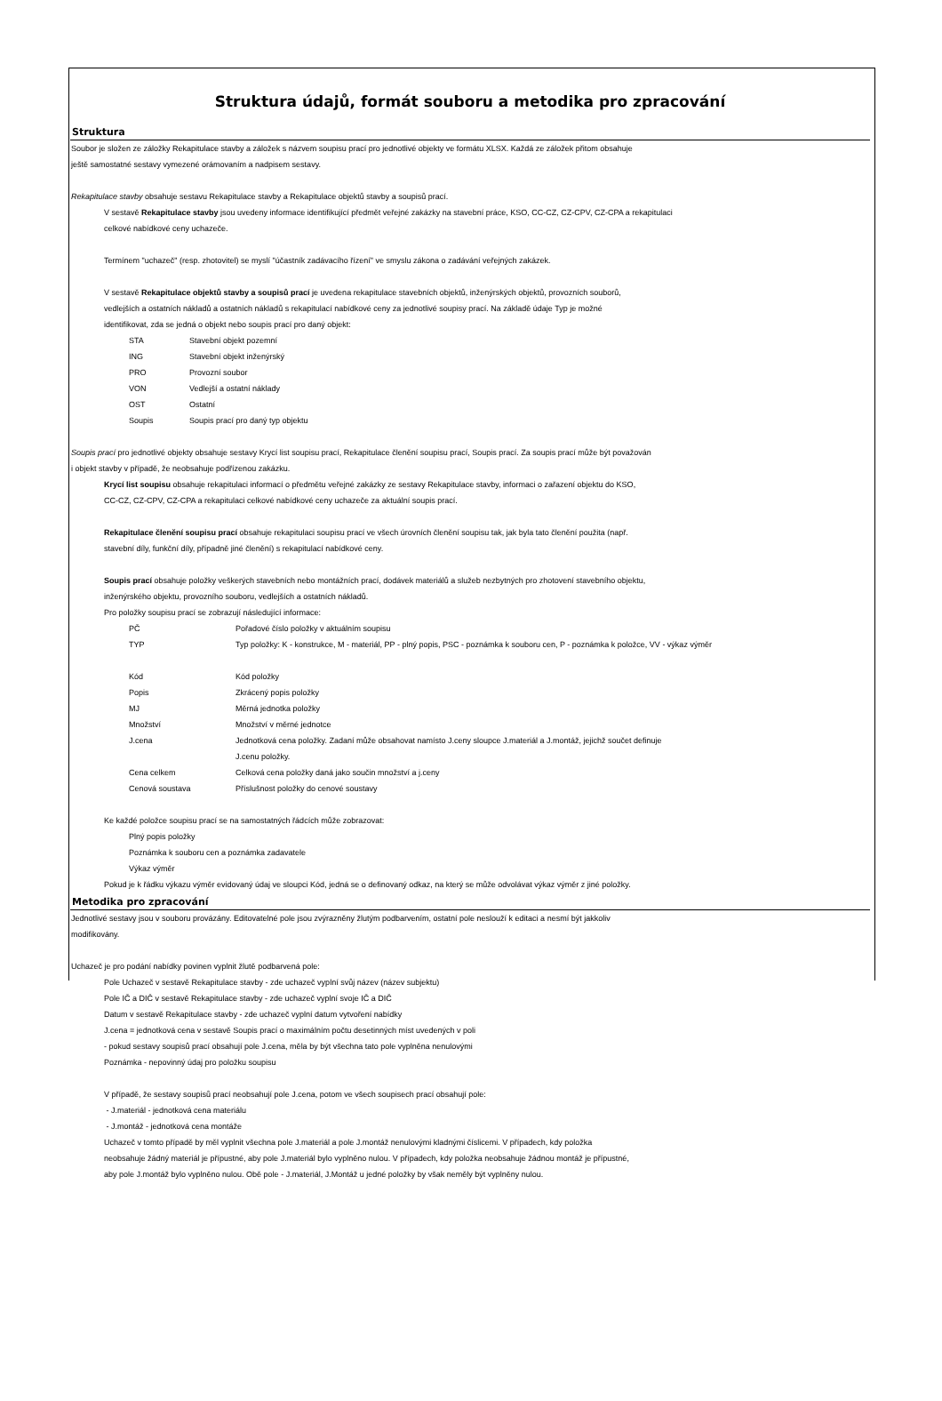Struktura údajů, formát souboru a metodika pro zpracování
Struktura
Soubor je složen ze záložky Rekapitulace stavby a záložek s názvem soupisu prací pro jednotlivé objekty ve formátu XLSX. Každá ze záložek přitom obsahuje
ještě samostatné sestavy vymezené orámovaním a nadpisem sestavy.
Rekapitulace stavby obsahuje sestavu Rekapitulace stavby a Rekapitulace objektů stavby a soupisů prací.
V sestavě Rekapitulace stavby jsou uvedeny informace identifikující předmět veřejné zakázky na stavební práce, KSO, CC-CZ, CZ-CPV, CZ-CPA a rekapitulaci
celkové nabídkové ceny uchazeče.
Termínem "uchazeč" (resp. zhotovitel) se myslí "účastník zadávacího řízení" ve smyslu zákona o zadávání veřejných zakázek.
V sestavě Rekapitulace objektů stavby a soupisů prací je uvedena rekapitulace stavebních objektů, inženýrských objektů, provozních souborů,
vedlejších a ostatních nákladů a ostatních nákladů s rekapitulací nabídkové ceny za jednotlivé soupisy prací. Na základě údaje Typ je možné
identifikovat, zda se jedná o objekt nebo soupis prací pro daný objekt:
| STA | Stavební objekt pozemní |
| ING | Stavební objekt inženýrský |
| PRO | Provozní soubor |
| VON | Vedlejší a ostatní náklady |
| OST | Ostatní |
| Soupis | Soupis prací pro daný typ objektu |
Soupis prací pro jednotlivé objekty obsahuje sestavy Krycí list soupisu prací, Rekapitulace členění soupisu prací, Soupis prací. Za soupis prací může být považován
i objekt stavby v případě, že neobsahuje podřízenou zakázku.
Krycí list soupisu obsahuje rekapitulaci informací o předmětu veřejné zakázky ze sestavy Rekapitulace stavby, informaci o zařazení objektu do KSO,
CC-CZ, CZ-CPV, CZ-CPA a rekapitulaci celkové nabídkové ceny uchazeče za aktuální soupis prací.
Rekapitulace členění soupisu prací obsahuje rekapitulaci soupisu prací ve všech úrovních členění soupisu tak, jak byla tato členění použita (např.
stavební díly, funkční díly, případně jiné členění) s rekapitulací nabídkové ceny.
Soupis prací obsahuje položky veškerých stavebních nebo montážních prací, dodávek materiálů a služeb nezbytných pro zhotovení stavebního objektu,
inženýrského objektu, provozního souboru, vedlejších a ostatních nákladů.
Pro položky soupisu prací se zobrazují následující informace:
| PČ | Pořadové číslo položky v aktuálním soupisu |
| TYP | Typ položky: K - konstrukce, M - materiál, PP - plný popis, PSC - poznámka k souboru cen, P - poznámka k položce, VV - výkaz výměr |
| Kód | Kód položky |
| Popis | Zkrácený popis položky |
| MJ | Měrná jednotka položky |
| Množství | Množství v měrné jednotce |
| J.cena | Jednotková cena položky. Zadaní může obsahovat namísto J.ceny sloupce J.materiál a J.montáž, jejichž součet definuje J.cenu položky. |
| Cena celkem | Celková cena položky daná jako součin množství a j.ceny |
| Cenová soustava | Příslušnost položky do cenové soustavy |
Ke každé položce soupisu prací se na samostatných řádcích může zobrazovat:
Plný popis položky
Poznámka k souboru cen a poznámka zadavatele
Výkaz výměr
Pokud je k řádku výkazu výměr evidovaný údaj ve sloupci Kód, jedná se o definovaný odkaz, na který se může odvolávat výkaz výměr z jiné položky.
Metodika pro zpracování
Jednotlivé sestavy jsou v souboru provázány. Editovatelné pole jsou zvýrazněny žlutým podbarvením, ostatní pole neslouží k editaci a nesmí být jakkoliv
modifikovány.
Uchazeč je pro podání nabídky povinen vyplnit žlutě podbarvená pole:
Pole Uchazeč v sestavě Rekapitulace stavby - zde uchazeč vyplní svůj název (název subjektu)
Pole IČ a DIČ v sestavě Rekapitulace stavby - zde uchazeč vyplní svoje IČ a DIČ
Datum v sestavě Rekapitulace stavby - zde uchazeč vyplní datum vytvoření nabídky
J.cena = jednotková cena v sestavě Soupis prací o maximálním počtu desetinných míst uvedených v poli
- pokud sestavy soupisů prací obsahují pole J.cena, měla by být všechna tato pole vyplněna nenulovými
Poznámka - nepovinný údaj pro položku soupisu
V případě, že sestavy soupisů prací neobsahují pole J.cena, potom ve všech soupisech prací obsahují pole:
- J.materiál - jednotková cena materiálu
- J.montáž - jednotková cena montáže
Uchazeč v tomto případě by měl vyplnit všechna pole J.materiál a pole J.montáž nenulovými kladnými číslicemi. V případech, kdy položka
neobsahuje žádný materiál je přípustné, aby pole J.materiál bylo vyplněno nulou. V případech, kdy položka neobsahuje žádnou montáž je přípustné,
aby pole J.montáž bylo vyplněno nulou. Obě pole - J.materiál, J.Montáž u jedné položky by však neměly být vyplněny nulou.